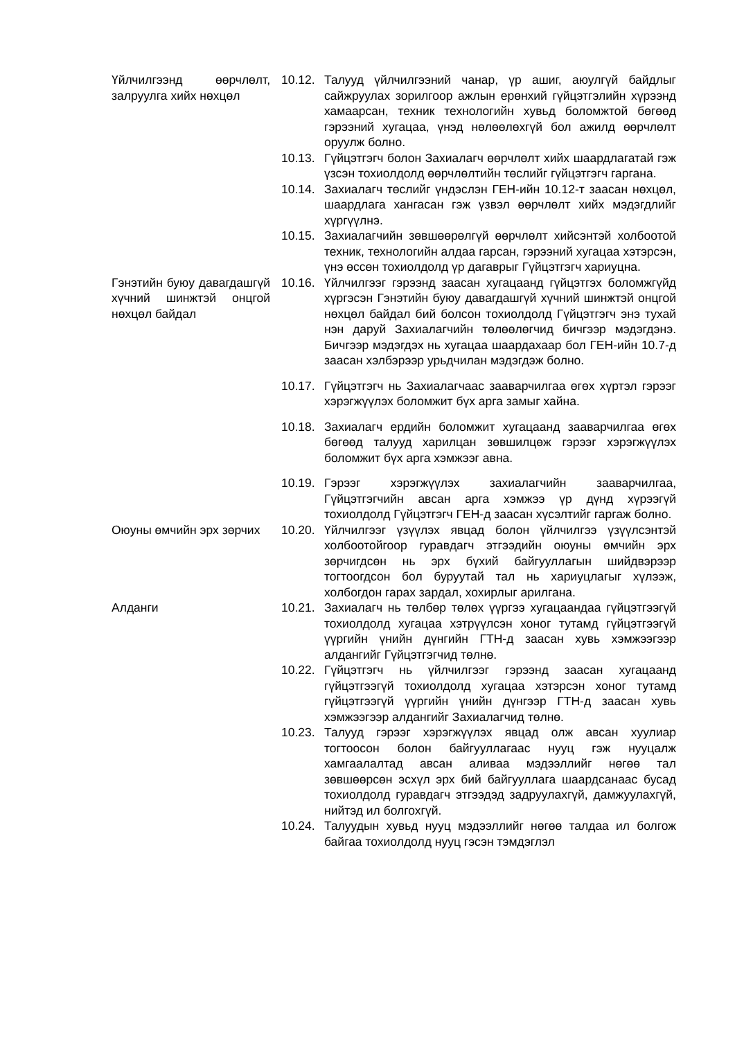Үйлчилгээнд өөрчлөлт, залруулга хийх нөхцөл
10.12.
Талууд үйлчилгээний чанар, үр ашиг, аюулгүй байдлыг сайжруулах зорилгоор ажлын ерөнхий гүйцэтгэлийн хүрээнд хамаарсан, техник технологийн хувьд боломжтой бөгөөд гэрээний хугацаа, үнэд нөлөөлөхгүй бол ажилд өөрчлөлт оруулж болно.
10.13.
Гүйцэтгэгч болон Захиалагч өөрчлөлт хийх шаардлагатай гэж үзсэн тохиолдолд өөрчлөлтийн төслийг гүйцэтгэгч гаргана.
10.14.
Захиалагч төслийг үндэслэн ГЕН-ийн 10.12-т заасан нөхцөл, шаардлага хангасан гэж үзвэл өөрчлөлт хийх мэдэгдлийг хүргүүлнэ.
10.15.
Захиалагчийн зөвшөөрөлгүй өөрчлөлт хийсэнтэй холбоотой техник, технологийн алдаа гарсан, гэрээний хугацаа хэтэрсэн, үнэ өссөн тохиолдолд үр дагаврыг Гүйцэтгэгч хариуцна.
Гэнэтийн буюу давагдашгүй хүчний шинжтэй онцгой нөхцөл байдал
10.16.
Үйлчилгээг гэрээнд заасан хугацаанд гүйцэтгэх боломжгүйд хүргэсэн Гэнэтийн буюу давагдашгүй хүчний шинжтэй онцгой нөхцөл байдал бий болсон тохиолдолд Гүйцэтгэгч энэ тухай нэн даруй Захиалагчийн төлөөлөгчид бичгээр мэдэгдэнэ. Бичгээр мэдэгдэх нь хугацаа шаардахаар бол ГЕН-ийн 10.7-д заасан хэлбэрээр урьдчилан мэдэгдэж болно.
10.17.
Гүйцэтгэгч нь Захиалагчаас зааварчилгаа өгөх хүртэл гэрээг хэрэгжүүлэх боломжит бүх арга замыг хайна.
10.18.
Захиалагч ердийн боломжит хугацаанд зааварчилгаа өгөх бөгөөд талууд харилцан зөвшилцөж гэрээг хэрэгжүүлэх боломжит бүх арга хэмжээг авна.
10.19.
Гэрээг хэрэгжүүлэх захиалагчийн зааварчилгаа, Гүйцэтгэгчийн авсан арга хэмжээ үр дүнд хүрээгүй тохиолдолд Гүйцэтгэгч ГЕН-д заасан хүсэлтийг гаргаж болно.
Оюуны өмчийн эрх зөрчих 10.20.
Үйлчилгээг үзүүлэх явцад болон үйлчилгээ үзүүлсэнтэй холбоотойгоор гуравдагч этгээдийн оюуны өмчийн эрх зөрчигдсөн нь эрх бүхий байгууллагын шийдвэрээр тогтоогдсон бол буруутай тал нь хариуцлагыг хүлээж, холбогдон гарах зардал, хохирлыг арилгана.
Алданги 10.21.
Захиалагч нь төлбөр төлөх үүргээ хугацаандаа гүйцэтгээгүй тохиолдолд хугацаа хэтрүүлсэн хоног тутамд гүйцэтгээгүй үүргийн үнийн дүнгийн ГТН-д заасан хувь хэмжээгээр алдангийг Гүйцэтгэгчид төлнө.
10.22.
Гүйцэтгэгч нь үйлчилгээг гэрээнд заасан хугацаанд гүйцэтгээгүй тохиолдолд хугацаа хэтэрсэн хоног тутамд гүйцэтгээгүй үүргийн үнийн дүнгээр ГТН-д заасан хувь хэмжээгээр алдангийг Захиалагчид төлнө.
10.23.
Талууд гэрээг хэрэгжүүлэх явцад олж авсан хуулиар тогтоосон болон байгууллагаас нууц гэж нууцалж хамгаалалтад авсан аливаа мэдээллийг нөгөө тал зөвшөөрсөн эсхүл эрх бий байгууллага шаардсанаас бусад тохиолдолд гуравдагч этгээдэд задруулахгүй, дамжуулахгүй, нийтэд ил болгохгүй.
10.24.
Талуудын хувьд нууц мэдээллийг нөгөө талдаа ил болгож байгаа тохиолдолд нууц гэсэн тэмдэглэл